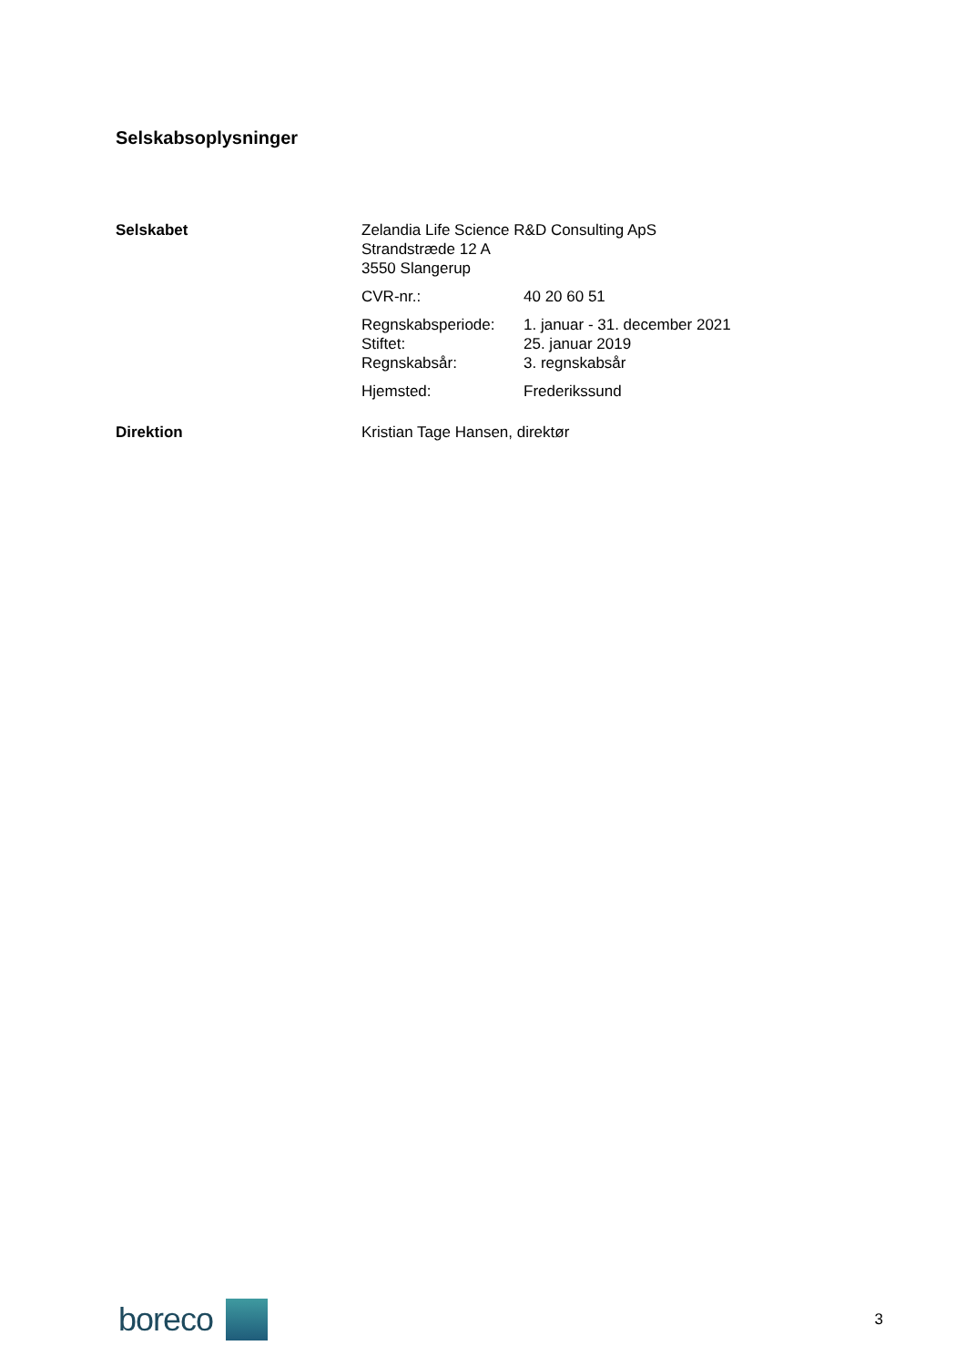Selskabsoplysninger
Selskabet Zelandia Life Science R&D Consulting ApS
Strandstræde 12 A
3550 Slangerup
CVR-nr.: 40 20 60 51
Regnskabsperiode: 1. januar - 31. december 2021
Stiftet: 25. januar 2019
Regnskabsår: 3. regnskabsår
Hjemsted: Frederikssund
Direktion Kristian Tage Hansen, direktør
boreco
3